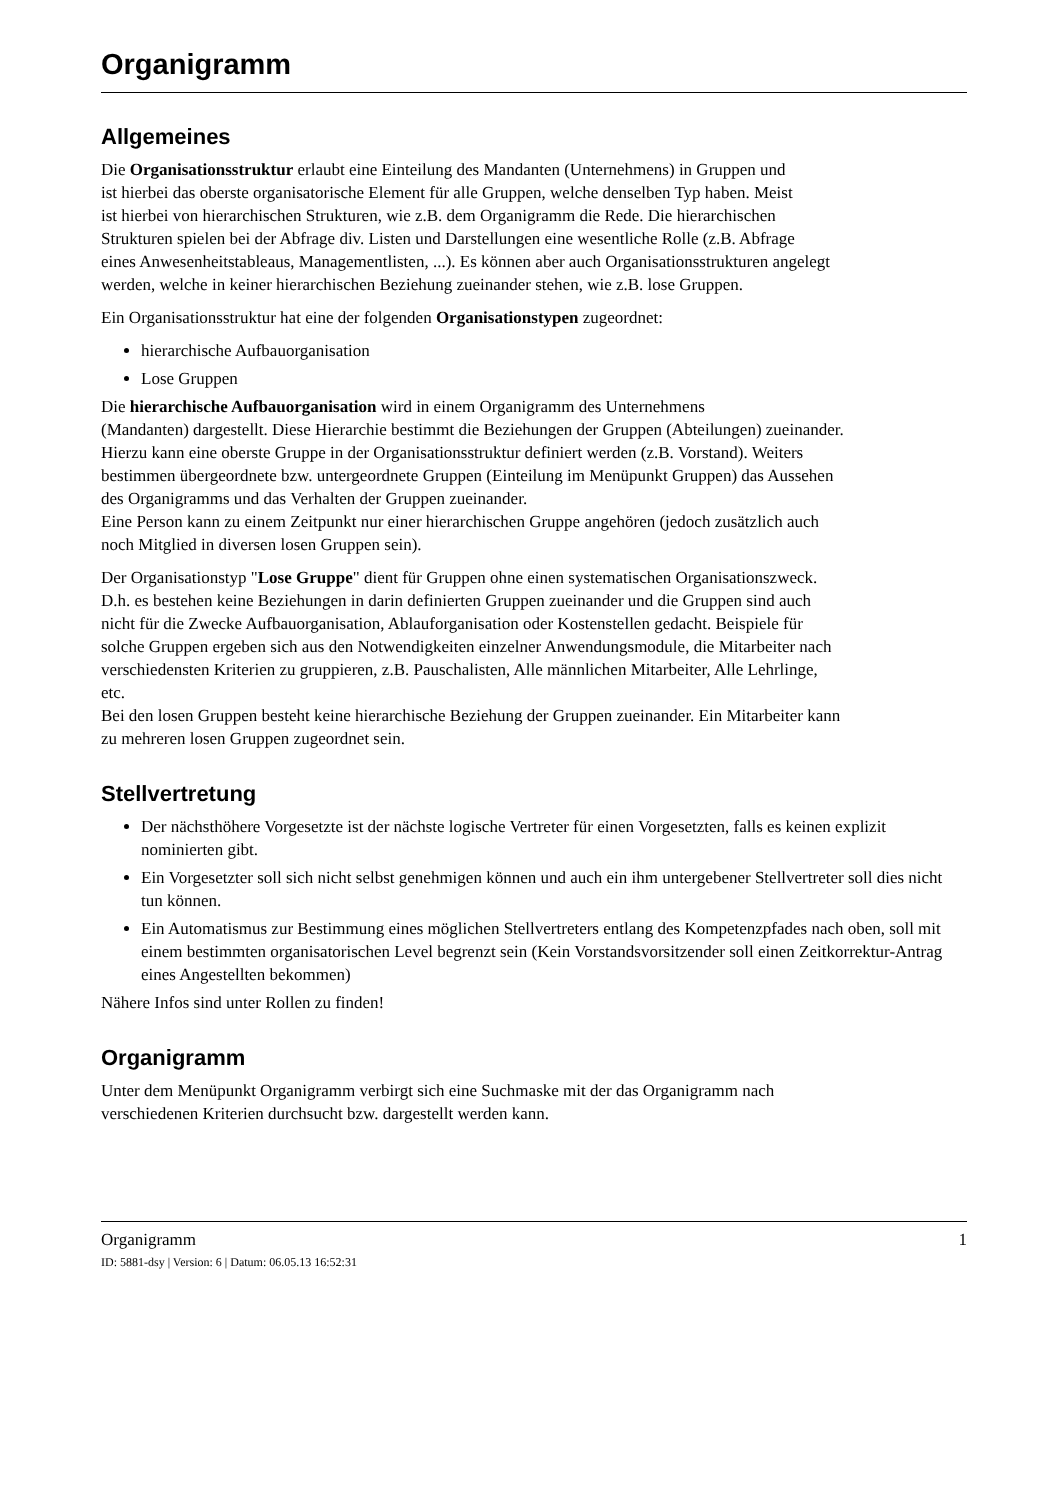Organigramm
Allgemeines
Die Organisationsstruktur erlaubt eine Einteilung des Mandanten (Unternehmens) in Gruppen und
ist hierbei das oberste organisatorische Element für alle Gruppen, welche denselben Typ haben. Meist
ist hierbei von hierarchischen Strukturen, wie z.B. dem Organigramm die Rede. Die hierarchischen
Strukturen spielen bei der Abfrage div. Listen und Darstellungen eine wesentliche Rolle (z.B. Abfrage
eines Anwesenheitstableaus, Managementlisten, ...). Es können aber auch Organisationsstrukturen angelegt
werden, welche in keiner hierarchischen Beziehung zueinander stehen, wie z.B. lose Gruppen.
Ein Organisationsstruktur hat eine der folgenden Organisationstypen zugeordnet:
hierarchische Aufbauorganisation
Lose Gruppen
Die hierarchische Aufbauorganisation wird in einem Organigramm des Unternehmens
(Mandanten) dargestellt. Diese Hierarchie bestimmt die Beziehungen der Gruppen (Abteilungen) zueinander.
Hierzu kann eine oberste Gruppe in der Organisationsstruktur definiert werden (z.B. Vorstand). Weiters
bestimmen übergeordnete bzw. untergeordnete Gruppen (Einteilung im Menüpunkt Gruppen) das Aussehen
des Organigramms und das Verhalten der Gruppen zueinander.
Eine Person kann zu einem Zeitpunkt nur einer hierarchischen Gruppe angehören (jedoch zusätzlich auch
noch Mitglied in diversen losen Gruppen sein).
Der Organisationstyp "Lose Gruppe" dient für Gruppen ohne einen systematischen Organisationszweck.
D.h. es bestehen keine Beziehungen in darin definierten Gruppen zueinander und die Gruppen sind auch
nicht für die Zwecke Aufbauorganisation, Ablauforganisation oder Kostenstellen gedacht. Beispiele für
solche Gruppen ergeben sich aus den Notwendigkeiten einzelner Anwendungsmodule, die Mitarbeiter nach
verschiedensten Kriterien zu gruppieren, z.B. Pauschalisten, Alle männlichen Mitarbeiter, Alle Lehrlinge,
etc.
Bei den losen Gruppen besteht keine hierarchische Beziehung der Gruppen zueinander. Ein Mitarbeiter kann
zu mehreren losen Gruppen zugeordnet sein.
Stellvertretung
Der nächsthöhere Vorgesetzte ist der nächste logische Vertreter für einen Vorgesetzten, falls es keinen explizit nominierten gibt.
Ein Vorgesetzter soll sich nicht selbst genehmigen können und auch ein ihm untergebener Stellvertreter soll dies nicht tun können.
Ein Automatismus zur Bestimmung eines möglichen Stellvertreters entlang des Kompetenzpfades nach oben, soll mit einem bestimmten organisatorischen Level begrenzt sein (Kein Vorstandsvorsitzender soll einen Zeitkorrektur-Antrag eines Angestellten bekommen)
Nähere Infos sind unter Rollen zu finden!
Organigramm
Unter dem Menüpunkt Organigramm verbirgt sich eine Suchmaske mit der das Organigramm nach
verschiedenen Kriterien durchsucht bzw. dargestellt werden kann.
Organigramm 1
ID: 5881-dsy | Version: 6 | Datum: 06.05.13 16:52:31